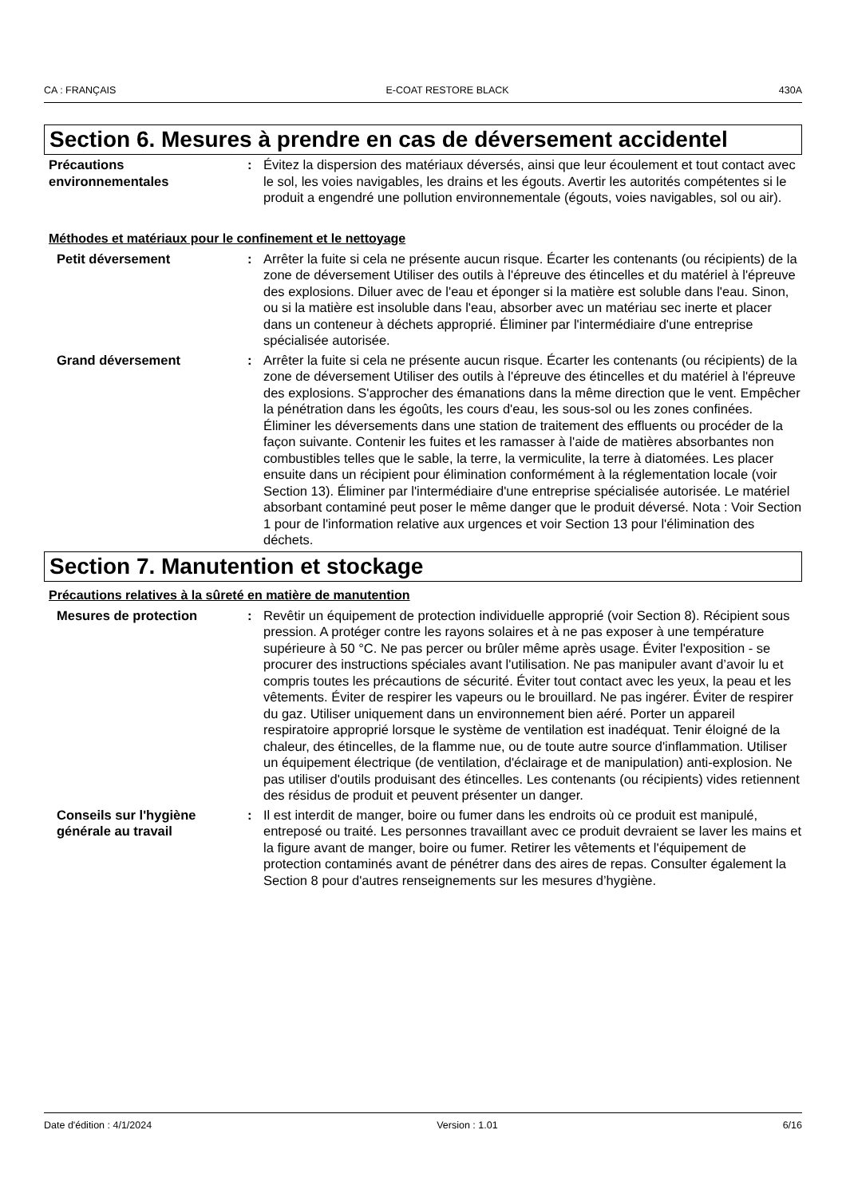CA : FRANÇAIS E-COAT RESTORE BLACK 430A
Section 6. Mesures à prendre en cas de déversement accidentel
Précautions environnementales
: Évitez la dispersion des matériaux déversés, ainsi que leur écoulement et tout contact avec le sol, les voies navigables, les drains et les égouts. Avertir les autorités compétentes si le produit a engendré une pollution environnementale (égouts, voies navigables, sol ou air).
Méthodes et matériaux pour le confinement et le nettoyage
Petit déversement : Arrêter la fuite si cela ne présente aucun risque. Écarter les contenants (ou récipients) de la zone de déversement Utiliser des outils à l'épreuve des étincelles et du matériel à l'épreuve des explosions. Diluer avec de l'eau et éponger si la matière est soluble dans l'eau. Sinon, ou si la matière est insoluble dans l'eau, absorber avec un matériau sec inerte et placer dans un conteneur à déchets approprié. Éliminer par l'intermédiaire d'une entreprise spécialisée autorisée.
Grand déversement : Arrêter la fuite si cela ne présente aucun risque. Écarter les contenants (ou récipients) de la zone de déversement Utiliser des outils à l'épreuve des étincelles et du matériel à l'épreuve des explosions. S'approcher des émanations dans la même direction que le vent. Empêcher la pénétration dans les égoûts, les cours d'eau, les sous-sol ou les zones confinées. Éliminer les déversements dans une station de traitement des effluents ou procéder de la façon suivante. Contenir les fuites et les ramasser à l'aide de matières absorbantes non combustibles telles que le sable, la terre, la vermiculite, la terre à diatomées. Les placer ensuite dans un récipient pour élimination conformément à la réglementation locale (voir Section 13). Éliminer par l'intermédiaire d'une entreprise spécialisée autorisée. Le matériel absorbant contaminé peut poser le même danger que le produit déversé. Nota : Voir Section 1 pour de l'information relative aux urgences et voir Section 13 pour l'élimination des déchets.
Section 7. Manutention et stockage
Précautions relatives à la sûreté en matière de manutention
Mesures de protection : Revêtir un équipement de protection individuelle approprié (voir Section 8). Récipient sous pression. A protéger contre les rayons solaires et à ne pas exposer à une température supérieure à 50 °C. Ne pas percer ou brûler même après usage. Éviter l'exposition - se procurer des instructions spéciales avant l'utilisation. Ne pas manipuler avant d’avoir lu et compris toutes les précautions de sécurité. Éviter tout contact avec les yeux, la peau et les vêtements. Éviter de respirer les vapeurs ou le brouillard. Ne pas ingérer. Éviter de respirer du gaz. Utiliser uniquement dans un environnement bien aéré. Porter un appareil respiratoire approprié lorsque le système de ventilation est inadéquat. Tenir éloigné de la chaleur, des étincelles, de la flamme nue, ou de toute autre source d'inflammation. Utiliser un équipement électrique (de ventilation, d'éclairage et de manipulation) anti-explosion. Ne pas utiliser d'outils produisant des étincelles. Les contenants (ou récipients) vides retiennent des résidus de produit et peuvent présenter un danger.
Conseils sur l'hygiène générale au travail
: Il est interdit de manger, boire ou fumer dans les endroits où ce produit est manipulé, entreposé ou traité. Les personnes travaillant avec ce produit devraient se laver les mains et la figure avant de manger, boire ou fumer. Retirer les vêtements et l'équipement de protection contaminés avant de pénétrer dans des aires de repas. Consulter également la Section 8 pour d'autres renseignements sur les mesures d’hygiène.
Date d'édition : 4/1/2024 Version : 1.01 6/16